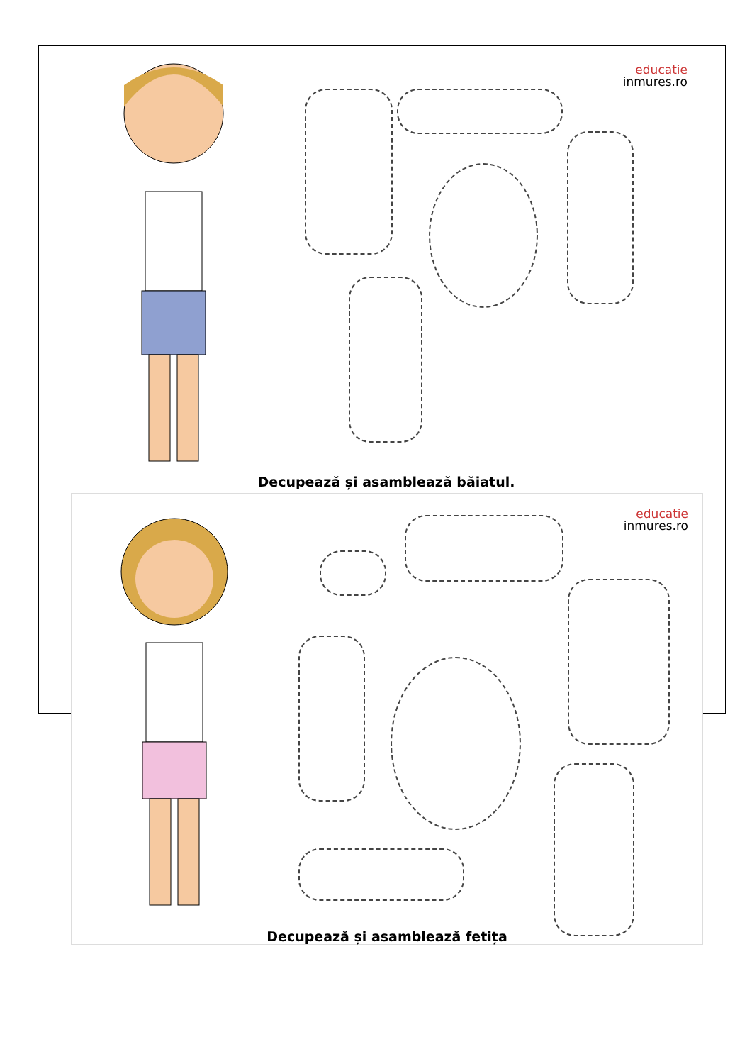educatie
inmures.ro
Decupează și asamblează băiatul.
educatie
inmures.ro
Decupează și asamblează fetița